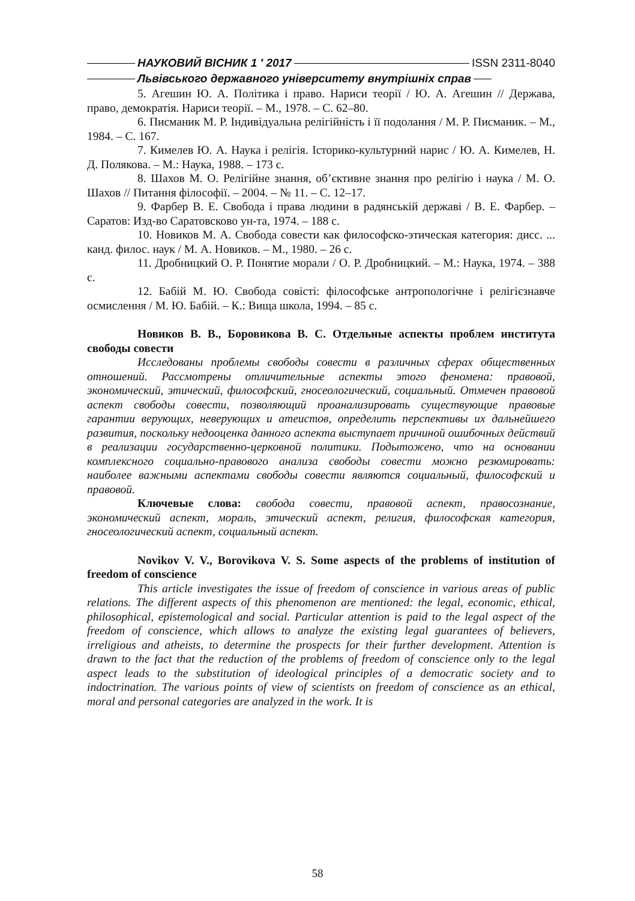НАУКОВИЙ ВІСНИК 1 ′ 2017 ISSN 2311-8040
Львівського державного університету внутрішніх справ
5. Агешин Ю. А. Політика і право. Нариси теорії / Ю. А. Агешин // Держава, право, демократія. Нариси теорії. – М., 1978. – С. 62–80.
6. Писманик М. Р. Індивідуальна релігійність і її подолання / М. Р. Писманик. – М., 1984. – С. 167.
7. Кимелев Ю. А. Наука і релігія. Історико-культурний нарис / Ю. А. Кимелев, Н. Д. Полякова. – М.: Наука, 1988. – 173 с.
8. Шахов М. О. Релігійне знання, об’єктивне знання про релігію і наука / М. О. Шахов // Питання філософії. – 2004. – № 11. – С. 12–17.
9. Фарбер В. Е. Свобода і права людини в радянській державі / В. Е. Фарбер. – Саратов: Изд-во Саратовсково ун-та, 1974. – 188 с.
10. Новиков М. А. Свобода совести как философско-этическая категория: дисс. ... канд. филос. наук / М. А. Новиков. – М., 1980. – 26 с.
11. Дробницкий О. Р. Понятие морали / О. Р. Дробницкий. – М.: Наука, 1974. – 388 с.
12. Бабій М. Ю. Свобода совісті: філософське антропологічне і релігієзнавче осмислення / М. Ю. Бабій. – К.: Вища школа, 1994. – 85 с.
Новиков В. В., Боровикова В. С. Отдельные аспекты проблем института свободы совести
Исследованы проблемы свободы совести в различных сферах общественных отношений. Рассмотрены отличительные аспекты этого феномена: правовой, экономический, этический, философский, гносеологический, социальный. Отмечен правовой аспект свободы совести, позволяющий проанализировать существующие правовые гарантии верующих, неверующих и атеистов, определить перспективы их дальнейшего развития, поскольку недооценка данного аспекта выступает причиной ошибочных действий в реализации государственно-церковной политики. Подытожено, что на основании комплексного социально-правового анализа свободы совести можно резюмировать: наиболее важными аспектами свободы совести являются социальный, философский и правовой.
Ключевые слова: свобода совести, правовой аспект, правосознание, экономический аспект, мораль, этический аспект, религия, философская категория, гносеологический аспект, социальный аспект.
Novikov V. V., Borovikova V. S. Some aspects of the problems of institution of freedom of conscience
This article investigates the issue of freedom of conscience in various areas of public relations. The different aspects of this phenomenon are mentioned: the legal, economic, ethical, philosophical, epistemological and social. Particular attention is paid to the legal aspect of the freedom of conscience, which allows to analyze the existing legal guarantees of believers, irreligious and atheists, to determine the prospects for their further development. Attention is drawn to the fact that the reduction of the problems of freedom of conscience only to the legal aspect leads to the substitution of ideological principles of a democratic society and to indoctrination. The various points of view of scientists on freedom of conscience as an ethical, moral and personal categories are analyzed in the work. It is
58